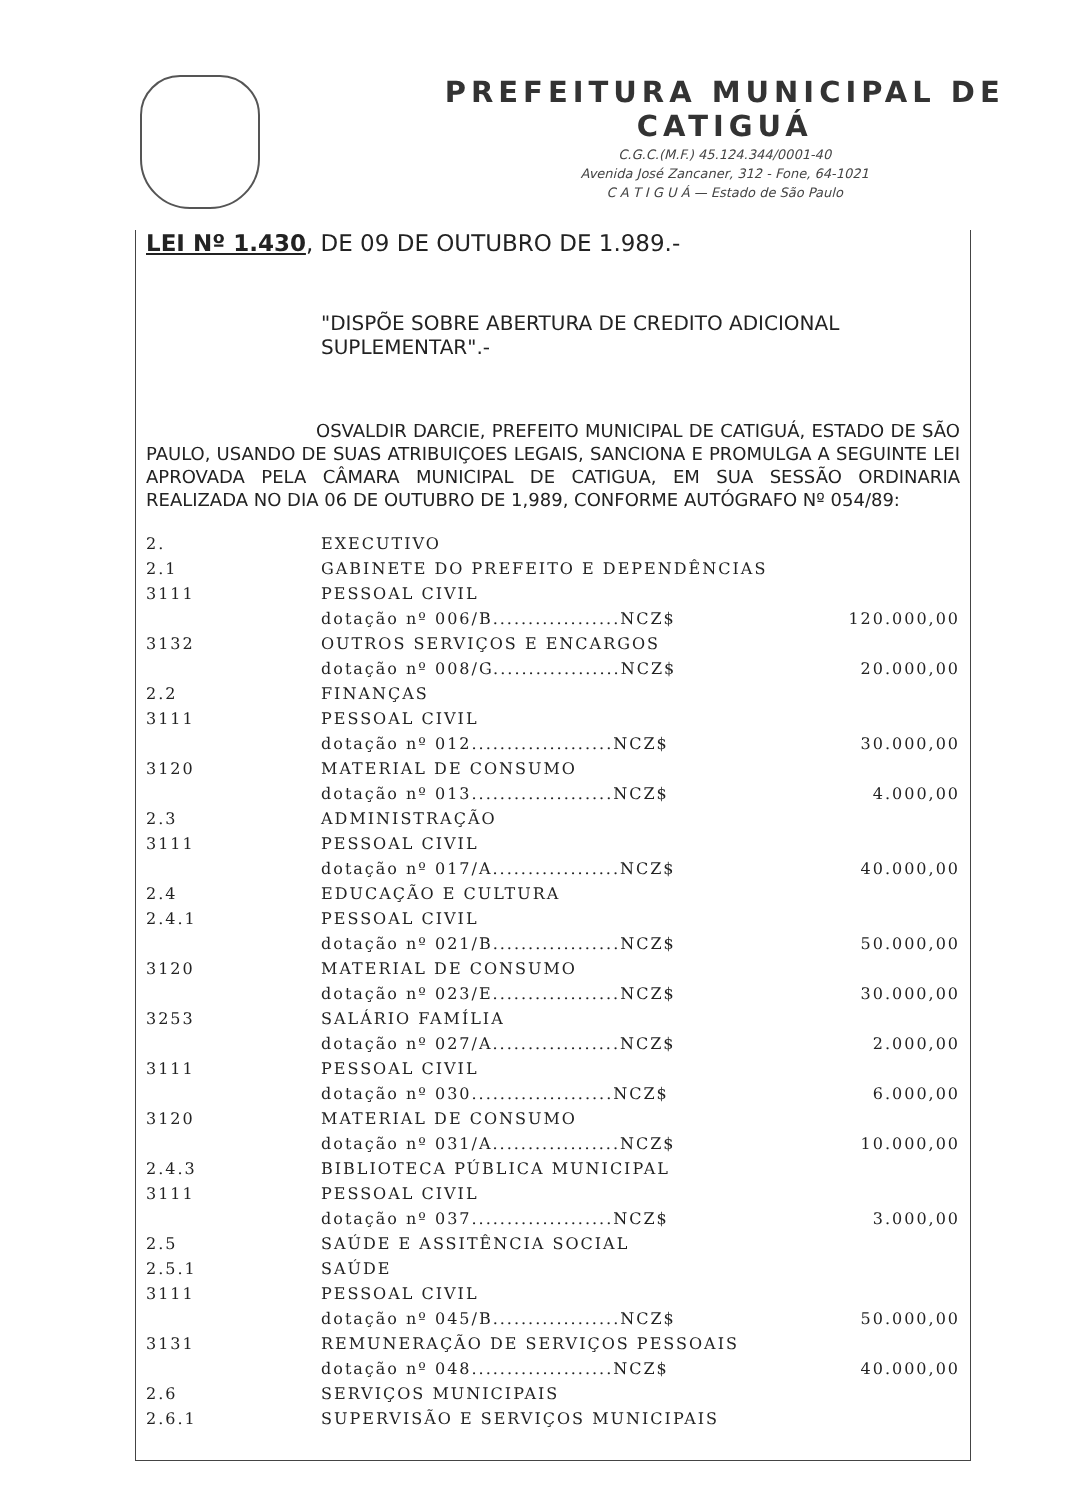PREFEITURA MUNICIPAL DE CATIGUÁ
C.G.C.(M.F.) 45.124.344/0001-40
Avenida José Zancaner, 312 - Fone, 64-1021
C A T I G U Á — Estado de São Paulo
LEI Nº 1.430, DE 09 DE OUTUBRO DE 1.989.-
"DISPÕE SOBRE ABERTURA DE CREDITO ADICIONAL SUPLEMENTAR".-
OSVALDIR DARCIE, PREFEITO MUNICIPAL DE CATIGUÁ, ESTADO DE SÃO PAULO, USANDO DE SUAS ATRIBUIÇOES LEGAIS, SANCIONA E PROMULGA A SEGUINTE LEI APROVADA PELA CÂMARA MUNICIPAL DE CATIGUA, EM SUA SESSÃO ORDINARIA REALIZADA NO DIA 06 DE OUTUBRO DE 1,989, CONFORME AUTÓGRAFO Nº 054/89:
| 2. | EXECUTIVO | |
| 2.1 | GABINETE DO PREFEITO E DEPENDÊNCIAS | |
| 3111 | PESSOAL CIVIL | |
| | dotação nº 006/B..................NCZ$ | 120.000,00 |
| 3132 | OUTROS SERVIÇOS E ENCARGOS | |
| | dotação nº 008/G..................NCZ$ | 20.000,00 |
| 2.2 | FINANÇAS | |
| 3111 | PESSOAL CIVIL | |
| | dotação nº 012....................NCZ$ | 30.000,00 |
| 3120 | MATERIAL DE CONSUMO | |
| | dotação nº 013....................NCZ$ | 4.000,00 |
| 2.3 | ADMINISTRAÇÃO | |
| 3111 | PESSOAL CIVIL | |
| | dotação nº 017/A..................NCZ$ | 40.000,00 |
| 2.4 | EDUCAÇÃO E CULTURA | |
| 2.4.1 | PESSOAL CIVIL | |
| | dotação nº 021/B..................NCZ$ | 50.000,00 |
| 3120 | MATERIAL DE CONSUMO | |
| | dotação nº 023/E..................NCZ$ | 30.000,00 |
| 3253 | SALÁRIO FAMÍLIA | |
| | dotação nº 027/A..................NCZ$ | 2.000,00 |
| 3111 | PESSOAL CIVIL | |
| | dotação nº 030....................NCZ$ | 6.000,00 |
| 3120 | MATERIAL DE CONSUMO | |
| | dotação nº 031/A..................NCZ$ | 10.000,00 |
| 2.4.3 | BIBLIOTECA PÚBLICA MUNICIPAL | |
| 3111 | PESSOAL CIVIL | |
| | dotação nº 037....................NCZ$ | 3.000,00 |
| 2.5 | SAÚDE E ASSITÊNCIA SOCIAL | |
| 2.5.1 | SAÚDE | |
| 3111 | PESSOAL CIVIL | |
| | dotação nº 045/B..................NCZ$ | 50.000,00 |
| 3131 | REMUNERAÇÃO DE SERVIÇOS PESSOAIS | |
| | dotação nº 048....................NCZ$ | 40.000,00 |
| 2.6 | SERVIÇOS MUNICIPAIS | |
| 2.6.1 | SUPERVISÃO E SERVIÇOS MUNICIPAIS | |